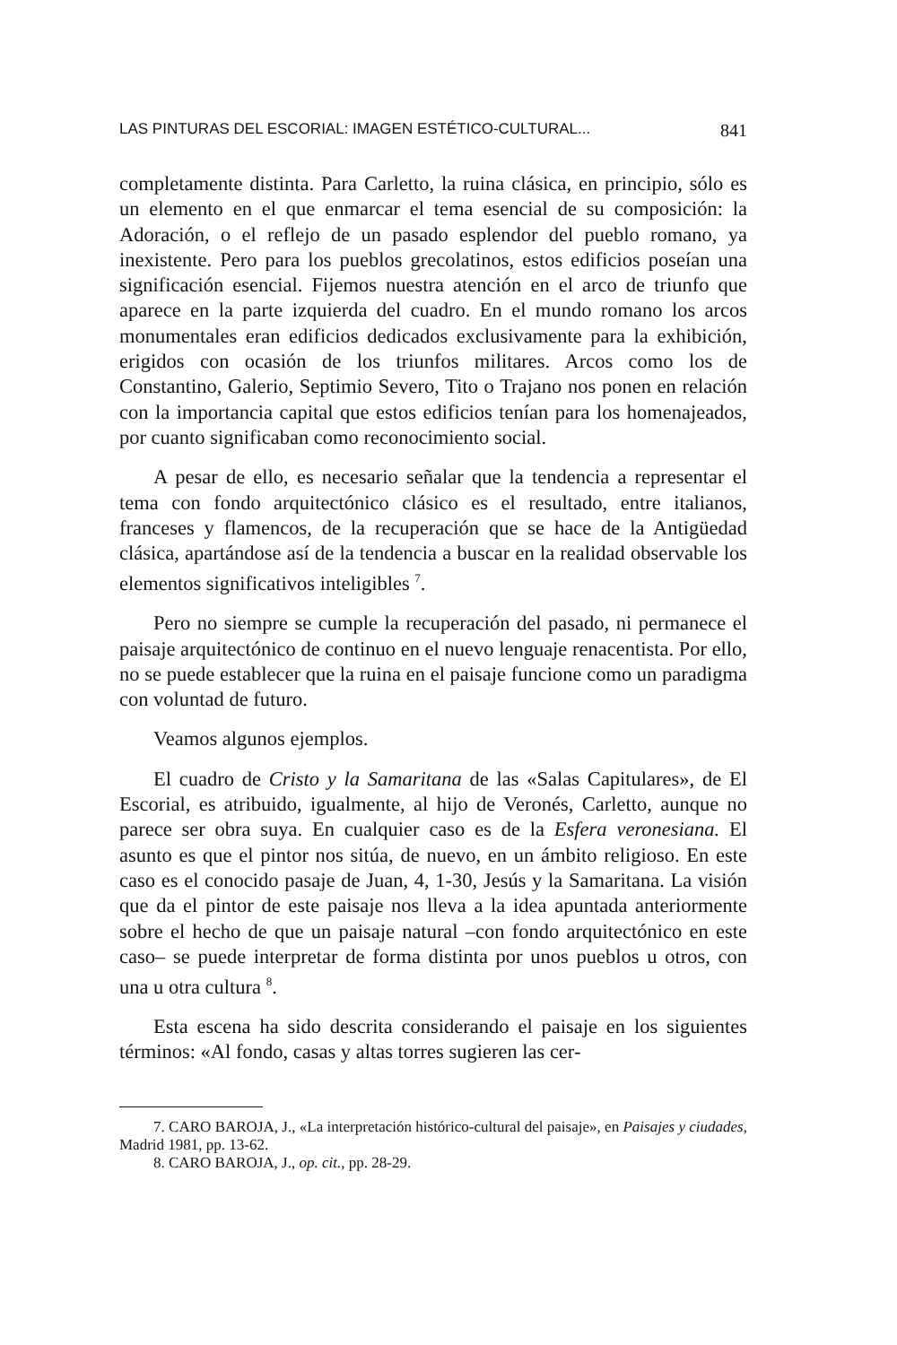LAS PINTURAS DEL ESCORIAL: IMAGEN ESTÉTICO-CULTURAL... 841
completamente distinta. Para Carletto, la ruina clásica, en principio, sólo es un elemento en el que enmarcar el tema esencial de su composición: la Adoración, o el reflejo de un pasado esplendor del pueblo romano, ya inexistente. Pero para los pueblos grecolatinos, estos edificios poseían una significación esencial. Fijemos nuestra atención en el arco de triunfo que aparece en la parte izquierda del cuadro. En el mundo romano los arcos monumentales eran edificios dedicados exclusivamente para la exhibición, erigidos con ocasión de los triunfos militares. Arcos como los de Constantino, Galerio, Septimio Severo, Tito o Trajano nos ponen en relación con la importancia capital que estos edificios tenían para los homenajeados, por cuanto significaban como reconocimiento social.
A pesar de ello, es necesario señalar que la tendencia a representar el tema con fondo arquitectónico clásico es el resultado, entre italianos, franceses y flamencos, de la recuperación que se hace de la Antigüedad clásica, apartándose así de la tendencia a buscar en la realidad observable los elementos significativos inteligibles <sup>7</sup>.
Pero no siempre se cumple la recuperación del pasado, ni permanece el paisaje arquitectónico de continuo en el nuevo lenguaje renacentista. Por ello, no se puede establecer que la ruina en el paisaje funcione como un paradigma con voluntad de futuro.
Veamos algunos ejemplos.
El cuadro de Cristo y la Samaritana de las «Salas Capitulares», de El Escorial, es atribuido, igualmente, al hijo de Veronés, Carletto, aunque no parece ser obra suya. En cualquier caso es de la Esfera veronesiana. El asunto es que el pintor nos sitúa, de nuevo, en un ámbito religioso. En este caso es el conocido pasaje de Juan, 4, 1-30, Jesús y la Samaritana. La visión que da el pintor de este paisaje nos lleva a la idea apuntada anteriormente sobre el hecho de que un paisaje natural –con fondo arquitectónico en este caso– se puede interpretar de forma distinta por unos pueblos u otros, con una u otra cultura <sup>8</sup>.
Esta escena ha sido descrita considerando el paisaje en los siguientes términos: «Al fondo, casas y altas torres sugieren las cer-
7. CARO BAROJA, J., «La interpretación histórico-cultural del paisaje», en Paisajes y ciudades, Madrid 1981, pp. 13-62.
8. CARO BAROJA, J., op. cit., pp. 28-29.